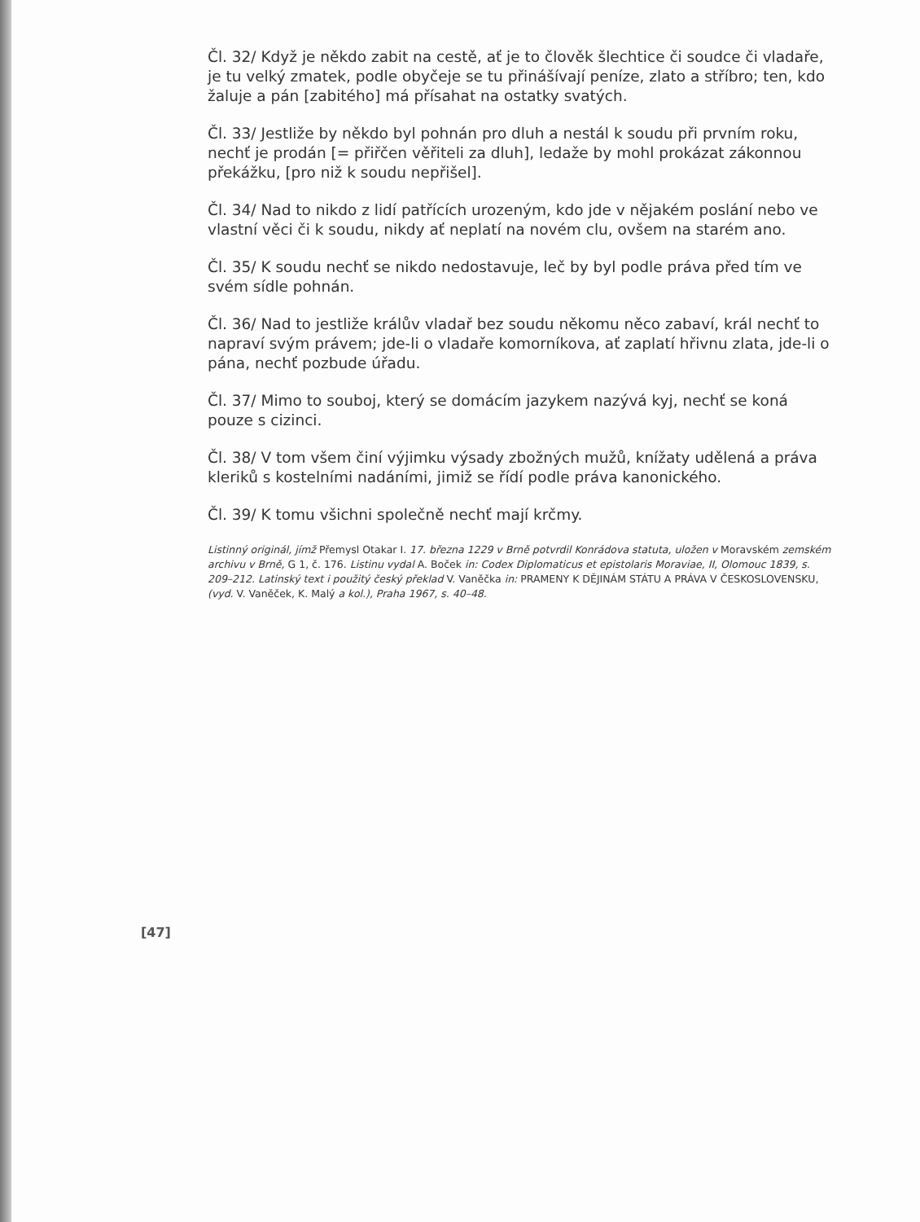Čl. 32/ Když je někdo zabit na cestě, ať je to člověk šlechtice či soudce či vladaře, je tu velký zmatek, podle obyčeje se tu přinášívají peníze, zlato a stříbro; ten, kdo žaluje a pán [zabitého] má přísahat na ostatky svatých.
Čl. 33/ Jestliže by někdo byl pohnán pro dluh a nestál k soudu při prvním roku, nechť je prodán [= přiřčen věřiteli za dluh], ledaže by mohl prokázat zákonnou překážku, [pro niž k soudu nepřišel].
Čl. 34/ Nad to nikdo z lidí patřících urozeným, kdo jde v nějakém poslání nebo ve vlastní věci či k soudu, nikdy ať neplatí na novém clu, ovšem na starém ano.
Čl. 35/ K soudu nechť se nikdo nedostavuje, leč by byl podle práva před tím ve svém sídle pohnán.
Čl. 36/ Nad to jestliže králův vladař bez soudu někomu něco zabaví, král nechť to napraví svým právem; jde-li o vladaře komorníkova, ať zaplatí hřivnu zlata, jde-li o pána, nechť pozbude úřadu.
Čl. 37/ Mimo to souboj, který se domácím jazykem nazývá kyj, nechť se koná pouze s cizinci.
Čl. 38/ V tom všem činí výjimku výsady zbožných mužů, knížaty udělená a práva kleriků s kostelními nadáními, jimiž se řídí podle práva kanonického.
Čl. 39/ K tomu všichni společně nechť mají krčmy.
Listinný originál, jímž Přemysl Otakar I. 17. března 1229 v Brně potvrdil Konrádova statuta, uložen v Moravském zemském archivu v Brně, G 1, č. 176. Listinu vydal A. Boček in: Codex Diplomaticus et epistolaris Moraviae, II, Olomouc 1839, s. 209–212. Latinský text i použitý český překlad V. Vaněčka in: PRAMENY K DĚJINÁM STÁTU A PRÁVA V ČESKOSLOVENSKU, (vyd. V. Vaněček, K. Malý a kol.), Praha 1967, s. 40–48.
[47]